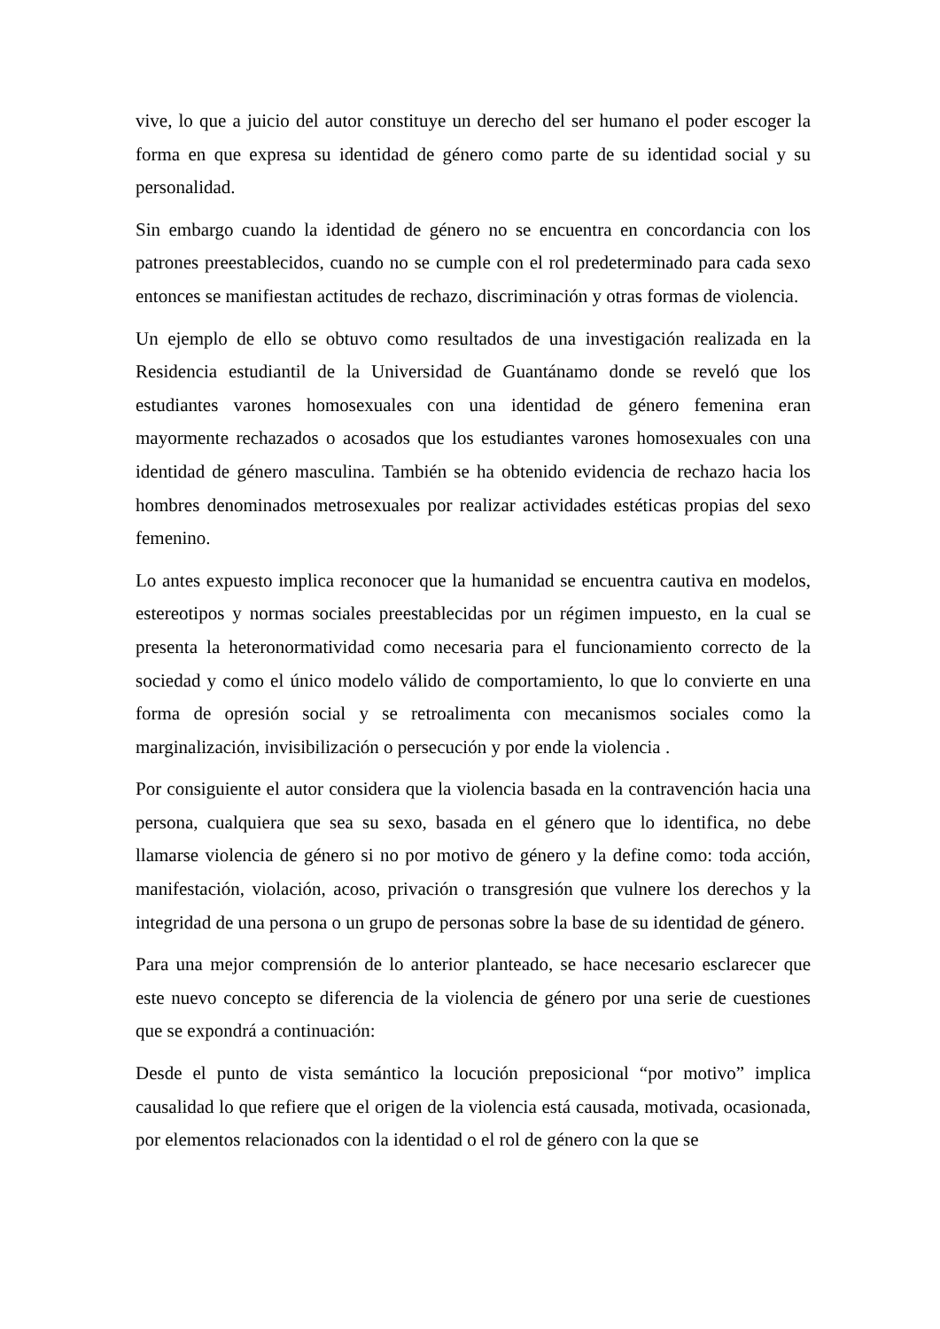vive, lo que a juicio del autor constituye un derecho del ser humano el poder escoger la forma en que expresa su identidad de género como parte de su identidad social y su personalidad.
Sin embargo cuando la identidad de género no se encuentra en concordancia con los patrones preestablecidos, cuando no se cumple con el rol predeterminado para cada sexo entonces se manifiestan actitudes de rechazo, discriminación y otras formas de violencia.
Un ejemplo de ello se obtuvo como resultados de una investigación realizada en la Residencia estudiantil de la Universidad de Guantánamo donde se reveló que los estudiantes varones homosexuales con una identidad de género femenina eran mayormente rechazados o acosados que los estudiantes varones homosexuales con una identidad de género masculina. También se ha obtenido evidencia de rechazo hacia los hombres denominados metrosexuales por realizar actividades estéticas propias del sexo femenino.
Lo antes expuesto implica reconocer que la humanidad se encuentra cautiva en modelos, estereotipos y normas sociales preestablecidas por un régimen impuesto, en la cual se presenta la heteronormatividad como necesaria para el funcionamiento correcto de la sociedad y como el único modelo válido de comportamiento, lo que lo convierte en una forma de opresión social y se retroalimenta con mecanismos sociales como la marginalización, invisibilización o persecución y por ende la violencia .
Por consiguiente el autor considera que la violencia basada en la contravención hacia una persona, cualquiera que sea su sexo, basada en el género que lo identifica, no debe llamarse violencia de género si no por motivo de género y la define como: toda acción, manifestación, violación, acoso, privación o transgresión que vulnere los derechos y la integridad de una persona o un grupo de personas sobre la base de su identidad de género.
Para una mejor comprensión de lo anterior planteado, se hace necesario esclarecer que este nuevo concepto se diferencia de la violencia de género por una serie de cuestiones que se expondrá a continuación:
Desde el punto de vista semántico la locución preposicional “por motivo” implica causalidad lo que refiere que el origen de la violencia está causada, motivada, ocasionada, por elementos relacionados con la identidad o el rol de género con la que se